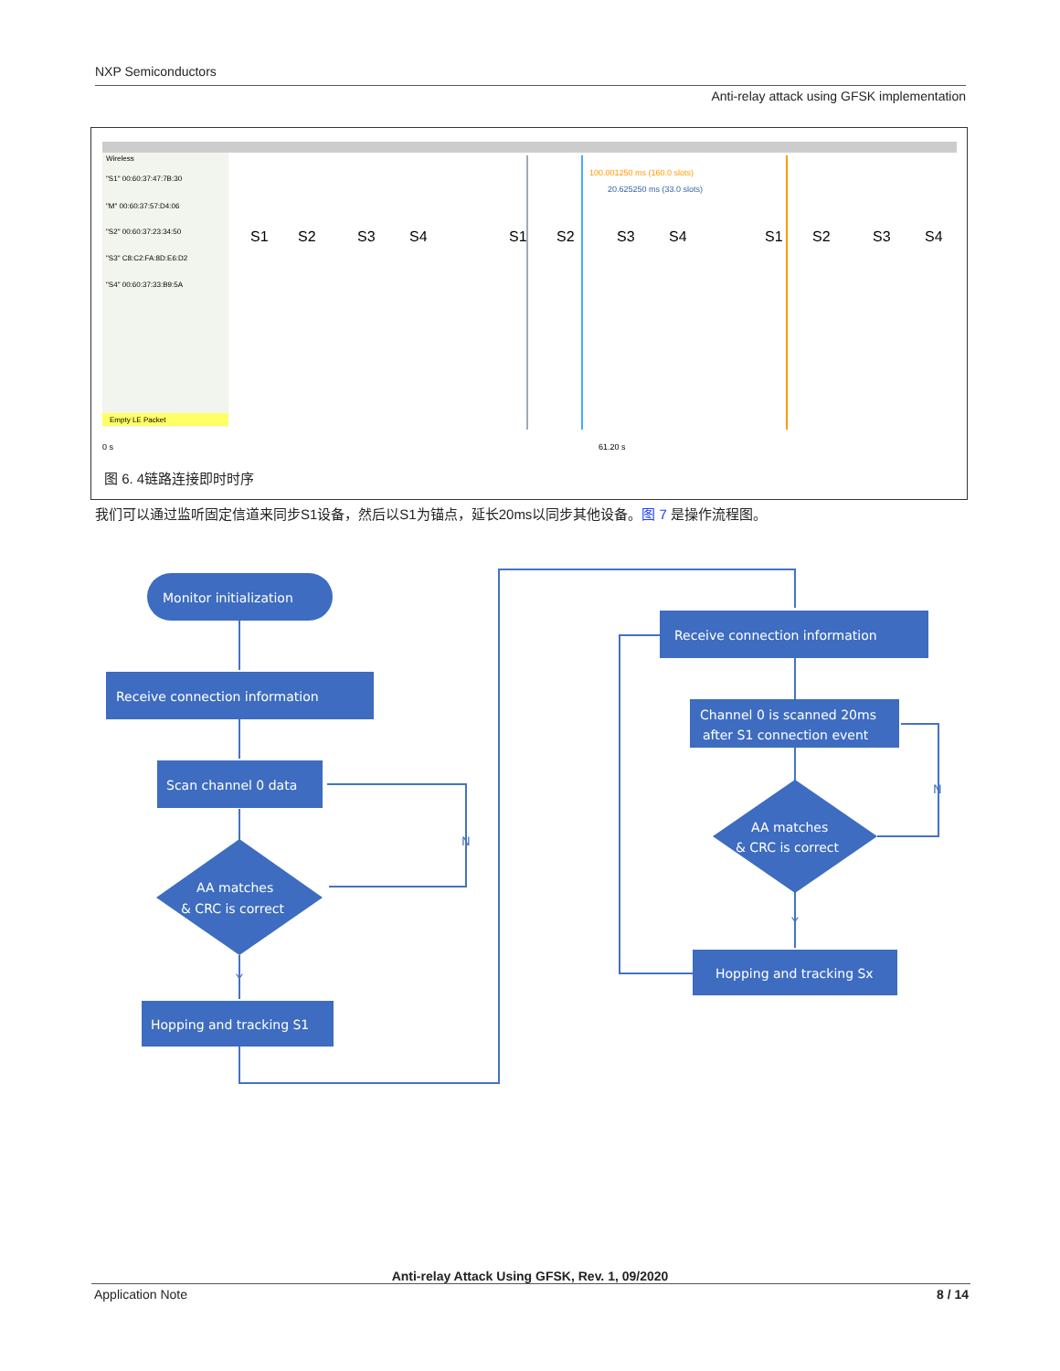NXP Semiconductors
Anti-relay attack using GFSK implementation
Wireless
"S1" 00:60:37:47:7B:30
"M" 00:60:37:57:D4:06
"S2" 00:60:37:23:34:50
"S3" C8:C2:FA:8D:E6:D2
"S4" 00:60:37:33:B9:5A
Empty LE Packet
100.001250 ms (160.0 slots)
20.625250 ms (33.0 slots)
S1
S2
S3
S4
S1
S2
S3
S4
S1
S2
S3
S4
0 s
61.20 s
图 6. 4链路连接即时时序
我们可以通过监听固定信道来同步S1设备，然后以S1为锚点，延长20ms以同步其他设备。图 7 是操作流程图。
Monitor initialization
Receive connection information
Scan channel 0 data
AA matches
& CRC is correct
Hopping and tracking S1
Receive connection information
Channel 0 is scanned 20ms
after S1 connection event
AA matches
& CRC is correct
Hopping and tracking Sx
N
Y
N
Y
Anti-relay Attack Using GFSK, Rev. 1, 09/2020
Application Note 8 / 14